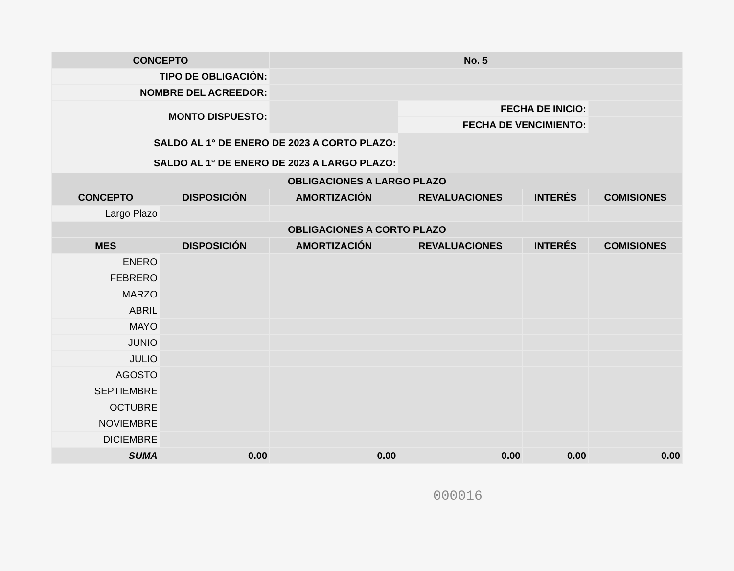| CONCEPTO | | No. 5 | | | |
| --- | --- | --- | --- | --- | --- |
| TIPO DE OBLIGACIÓN: | | | | | |
| NOMBRE DEL ACREEDOR: | | | | | |
| MONTO DISPUESTO: | | | FECHA DE INICIO: | | |
| | | | FECHA DE VENCIMIENTO: | | |
| SALDO AL 1° DE ENERO DE 2023 A CORTO PLAZO: | | | | | |
| SALDO AL 1° DE ENERO DE 2023 A LARGO PLAZO: | | | | | |
| OBLIGACIONES A LARGO PLAZO | | | | | |
| CONCEPTO | DISPOSICIÓN | AMORTIZACIÓN | REVALUACIONES | INTERÉS | COMISIONES |
| Largo Plazo | | | | | |
| OBLIGACIONES A CORTO PLAZO | | | | | |
| MES | DISPOSICIÓN | AMORTIZACIÓN | REVALUACIONES | INTERÉS | COMISIONES |
| ENERO | | | | | |
| FEBRERO | | | | | |
| MARZO | | | | | |
| ABRIL | | | | | |
| MAYO | | | | | |
| JUNIO | | | | | |
| JULIO | | | | | |
| AGOSTO | | | | | |
| SEPTIEMBRE | | | | | |
| OCTUBRE | | | | | |
| NOVIEMBRE | | | | | |
| DICIEMBRE | | | | | |
| SUMA | 0.00 | 0.00 | 0.00 | 0.00 | 0.00 |
000016